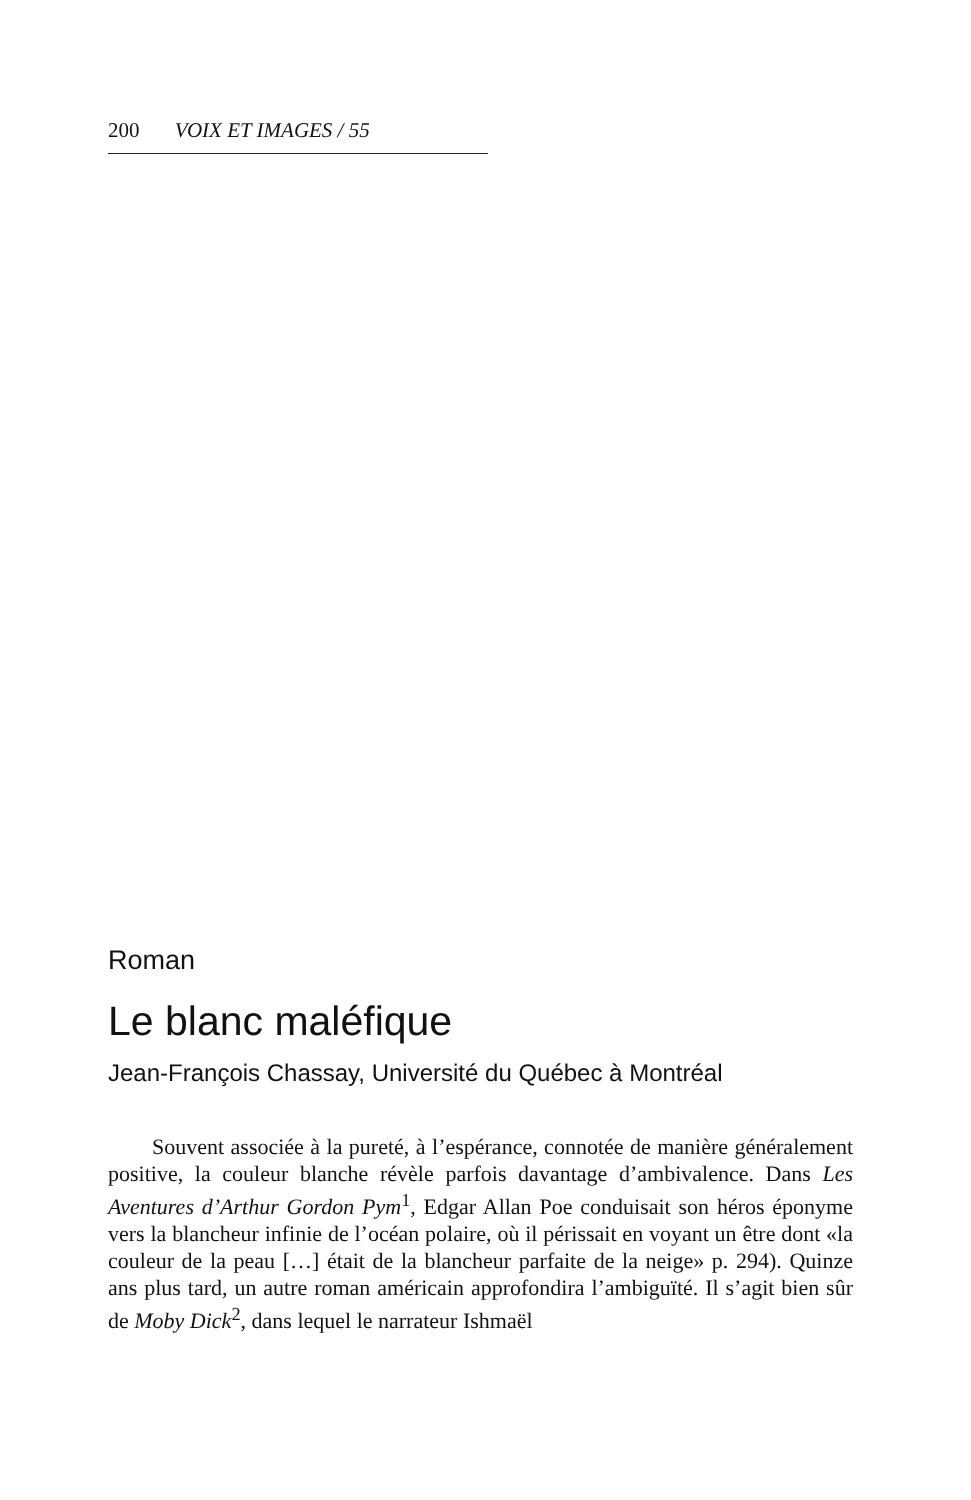200 VOIX ET IMAGES / 55
Roman
Le blanc maléfique
Jean-François Chassay, Université du Québec à Montréal
Souvent associée à la pureté, à l’espérance, connotée de manière généralement positive, la couleur blanche révèle parfois davantage d’ambivalence. Dans Les Aventures d’Arthur Gordon Pym<sup>1</sup>, Edgar Allan Poe conduisait son héros éponyme vers la blancheur infinie de l’océan polaire, où il périssait en voyant un être dont «la couleur de la peau […] était de la blancheur parfaite de la neige» p. 294). Quinze ans plus tard, un autre roman américain approfondira l’ambiguïté. Il s’agit bien sûr de Moby Dick<sup>2</sup>, dans lequel le narrateur Ishmaël